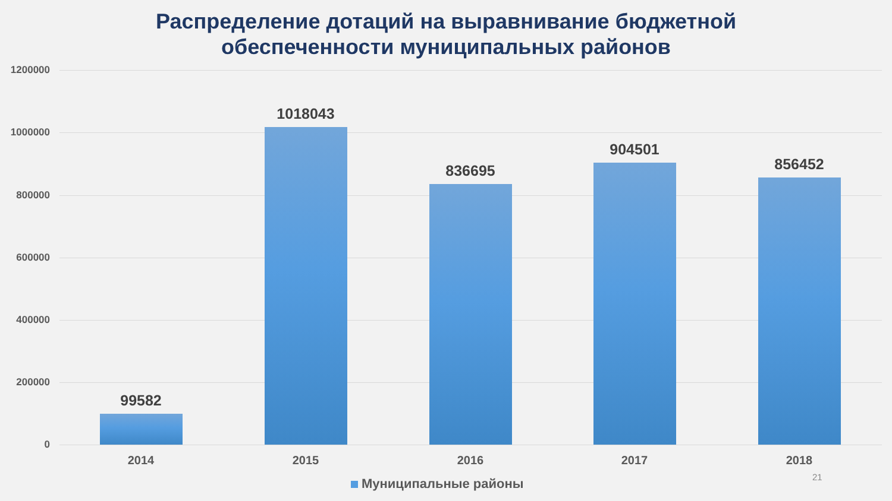Распределение дотаций на выравнивание бюджетной
обеспеченности муниципальных районов
1200000
1000000
800000
600000
400000
200000
0
99582
2014
1018043
2015
836695
2016
904501
2017
856452
2018
Муниципальные районы 21